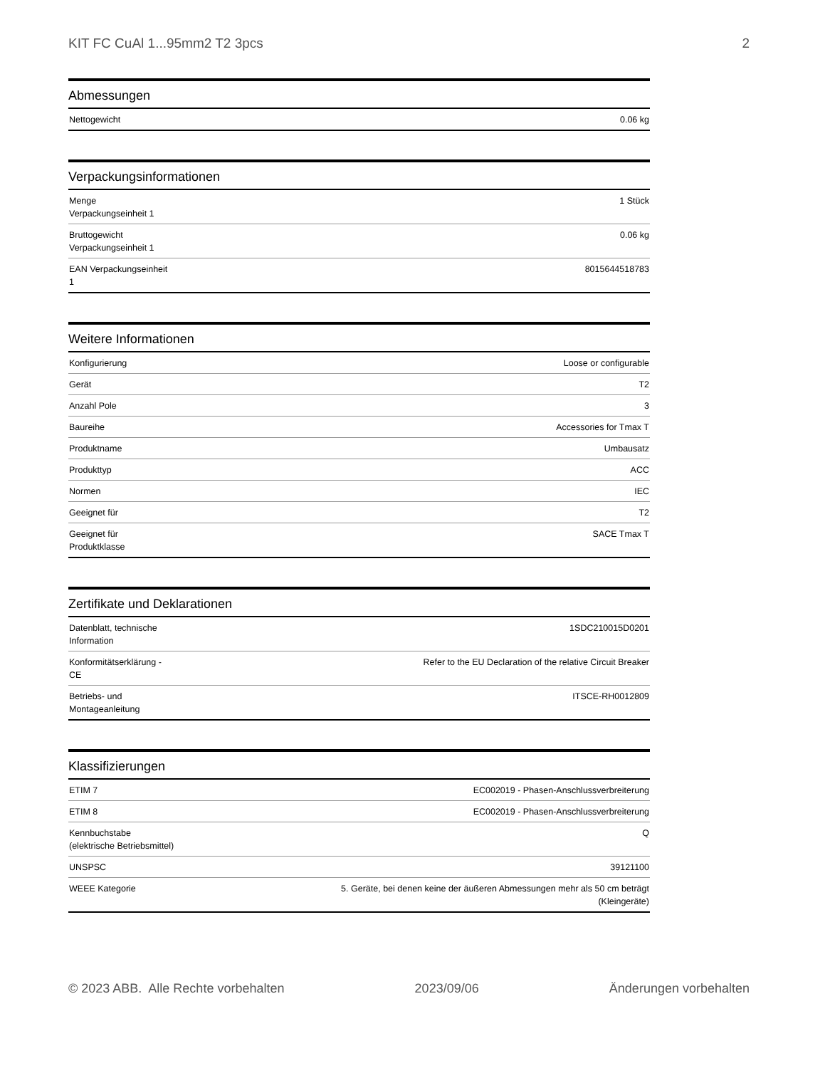KIT FC CuAl 1...95mm2 T2 3pcs 2
Abmessungen
| Nettogewicht | 0.06 kg |
Verpackungsinformationen
| Menge Verpackungseinheit 1 | 1 Stück |
| Bruttogewicht Verpackungseinheit 1 | 0.06 kg |
| EAN Verpackungseinheit 1 | 8015644518783 |
Weitere Informationen
| Konfigurierung | Loose or configurable |
| Gerät | T2 |
| Anzahl Pole | 3 |
| Baureihe | Accessories for Tmax T |
| Produktname | Umbausatz |
| Produkttyp | ACC |
| Normen | IEC |
| Geeignet für | T2 |
| Geeignet für Produktklasse | SACE Tmax T |
Zertifikate und Deklarationen
| Datenblatt, technische Information | 1SDC210015D0201 |
| Konformitätserklärung - CE | Refer to the EU Declaration of the relative Circuit Breaker |
| Betriebs- und Montageanleitung | ITSCE-RH0012809 |
Klassifizierungen
| ETIM 7 | EC002019 - Phasen-Anschlussverbreiterung |
| ETIM 8 | EC002019 - Phasen-Anschlussverbreiterung |
| Kennbuchstabe (elektrische Betriebsmittel) | Q |
| UNSPSC | 39121100 |
| WEEE Kategorie | 5. Geräte, bei denen keine der äußeren Abmessungen mehr als 50 cm beträgt (Kleingeräte) |
© 2023 ABB. Alle Rechte vorbehalten 2023/09/06 Änderungen vorbehalten